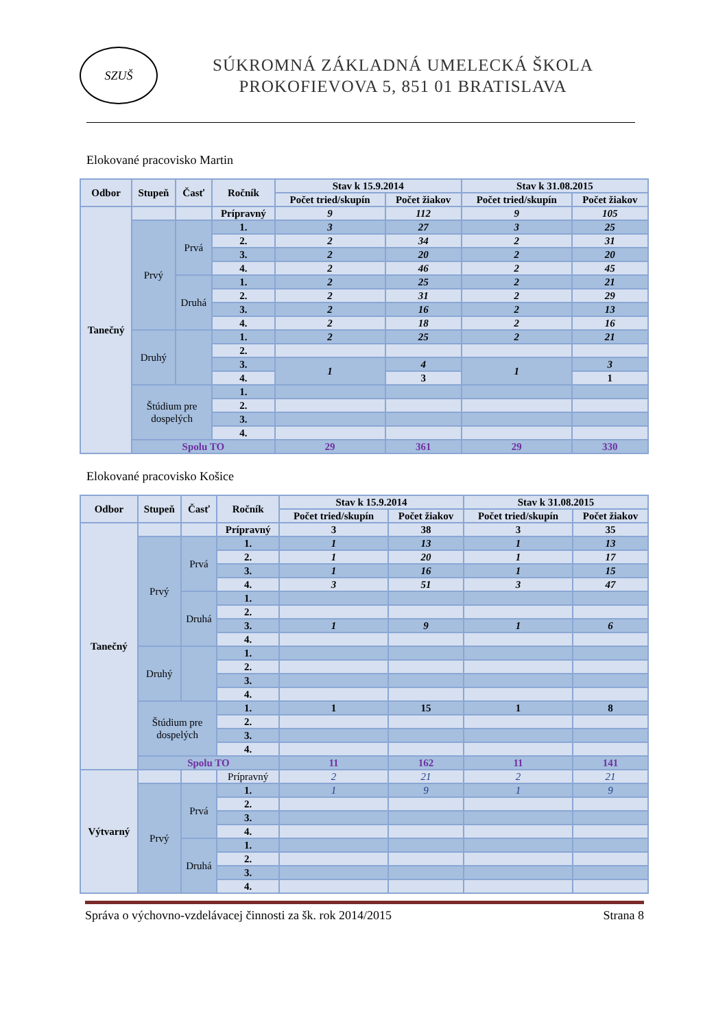SZUŠ
SÚKROMNÁ ZÁKLADNÁ UMELECKÁ ŠKOLA
PROKOFIEVOVA 5, 851 01 BRATISLAVA
Elokované pracovisko Martin
| Odbor | Stupeň | Časť | Ročník | Stav k 15.9.2014 | | Stav k 31.08.2015 | |
| --- | --- | --- | --- | --- | --- | --- | --- |
| | | | | Počet tried/skupín | Počet žiakov | Počet tried/skupín | Počet žiakov |
| Tanečný | | | Prípravný | 9 | 112 | 9 | 105 |
| | Prvý | Prvá | 1. | 3 | 27 | 3 | 25 |
| | | | 2. | 2 | 34 | 2 | 31 |
| | | | 3. | 2 | 20 | 2 | 20 |
| | | | 4. | 2 | 46 | 2 | 45 |
| | | Druhá | 1. | 2 | 25 | 2 | 21 |
| | | | 2. | 2 | 31 | 2 | 29 |
| | | | 3. | 2 | 16 | 2 | 13 |
| | | | 4. | 2 | 18 | 2 | 16 |
| | Druhý | | 1. | 2 | 25 | 2 | 21 |
| | | | 2. | | | | |
| | | | 3. | 1 | 4 | 1 | 3 |
| | | | 4. | | 3 | | 1 |
| | Štúdium pre dospelých | | 1. | | | | |
| | | | 2. | | | | |
| | | | 3. | | | | |
| | | | 4. | | | | |
| | Spolu TO | | | 29 | 361 | 29 | 330 |
Elokované pracovisko Košice
| Odbor | Stupeň | Časť | Ročník | Stav k 15.9.2014 | | Stav k 31.08.2015 | |
| --- | --- | --- | --- | --- | --- | --- | --- |
| | | | | Počet tried/skupín | Počet žiakov | Počet tried/skupín | Počet žiakov |
| Tanečný | | | Prípravný | 3 | 38 | 3 | 35 |
| | Prvý | Prvá | 1. | 1 | 13 | 1 | 13 |
| | | | 2. | 1 | 20 | 1 | 17 |
| | | | 3. | 1 | 16 | 1 | 15 |
| | | | 4. | 3 | 51 | 3 | 47 |
| | | Druhá | 1. | | | | |
| | | | 2. | | | | |
| | | | 3. | 1 | 9 | 1 | 6 |
| | | | 4. | | | | |
| | Druhý | | 1. | | | | |
| | | | 2. | | | | |
| | | | 3. | | | | |
| | | | 4. | | | | |
| | Štúdium pre dospelých | | 1. | 1 | 15 | 1 | 8 |
| | | | 2. | | | | |
| | | | 3. | | | | |
| | | | 4. | | | | |
| | Spolu TO | | | 11 | 162 | 11 | 141 |
| Výtvarný | | | Prípravný | 2 | 21 | 2 | 21 |
| | Prvý | Prvá | 1. | 1 | 9 | 1 | 9 |
| | | | 2. | | | | |
| | | | 3. | | | | |
| | | | 4. | | | | |
| | | Druhá | 1. | | | | |
| | | | 2. | | | | |
| | | | 3. | | | | |
| | | | 4. | | | | |
Správa o výchovno-vzdelávacej činnosti za šk. rok 2014/2015 Strana 8